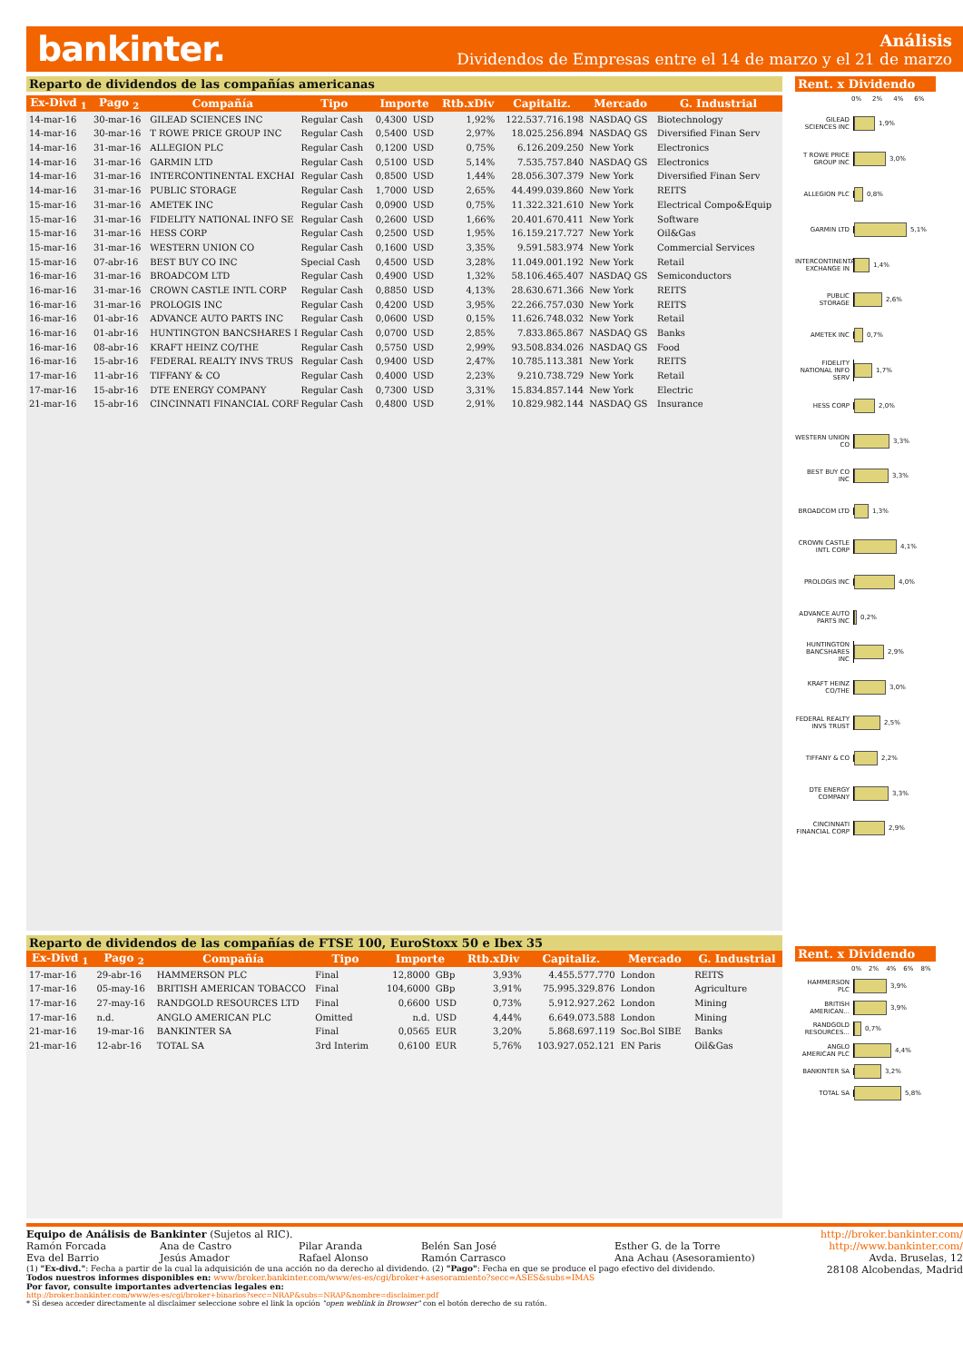bankinter.
Análisis
Dividendos de Empresas entre el 14 de marzo y el 21 de marzo
Reparto de dividendos de las compañías americanas
| Ex-Divd <sub>1</sub> | Pago <sub>2</sub> | Compañía | Tipo | Importe | | Rtb.xDiv | Capitaliz. | Mercado | G. Industrial |
| --- | --- | --- | --- | --- | --- | --- | --- | --- | --- |
| 14-mar-16 | 30-mar-16 | GILEAD SCIENCES INC | Regular Cash | 0,4300 | USD | 1,92% | 122.537.716.198 | NASDAQ GS | Biotechnology |
| 14-mar-16 | 30-mar-16 | T ROWE PRICE GROUP INC | Regular Cash | 0,5400 | USD | 2,97% | 18.025.256.894 | NASDAQ GS | Diversified Finan Serv |
| 14-mar-16 | 31-mar-16 | ALLEGION PLC | Regular Cash | 0,1200 | USD | 0,75% | 6.126.209.250 | New York | Electronics |
| 14-mar-16 | 31-mar-16 | GARMIN LTD | Regular Cash | 0,5100 | USD | 5,14% | 7.535.757.840 | NASDAQ GS | Electronics |
| 14-mar-16 | 31-mar-16 | INTERCONTINENTAL EXCHAI | Regular Cash | 0,8500 | USD | 1,44% | 28.056.307.379 | New York | Diversified Finan Serv |
| 14-mar-16 | 31-mar-16 | PUBLIC STORAGE | Regular Cash | 1,7000 | USD | 2,65% | 44.499.039.860 | New York | REITS |
| 15-mar-16 | 31-mar-16 | AMETEK INC | Regular Cash | 0,0900 | USD | 0,75% | 11.322.321.610 | New York | Electrical Compo&Equip |
| 15-mar-16 | 31-mar-16 | FIDELITY NATIONAL INFO SE | Regular Cash | 0,2600 | USD | 1,66% | 20.401.670.411 | New York | Software |
| 15-mar-16 | 31-mar-16 | HESS CORP | Regular Cash | 0,2500 | USD | 1,95% | 16.159.217.727 | New York | Oil&Gas |
| 15-mar-16 | 31-mar-16 | WESTERN UNION CO | Regular Cash | 0,1600 | USD | 3,35% | 9.591.583.974 | New York | Commercial Services |
| 15-mar-16 | 07-abr-16 | BEST BUY CO INC | Special Cash | 0,4500 | USD | 3,28% | 11.049.001.192 | New York | Retail |
| 16-mar-16 | 31-mar-16 | BROADCOM LTD | Regular Cash | 0,4900 | USD | 1,32% | 58.106.465.407 | NASDAQ GS | Semiconductors |
| 16-mar-16 | 31-mar-16 | CROWN CASTLE INTL CORP | Regular Cash | 0,8850 | USD | 4,13% | 28.630.671.366 | New York | REITS |
| 16-mar-16 | 31-mar-16 | PROLOGIS INC | Regular Cash | 0,4200 | USD | 3,95% | 22.266.757.030 | New York | REITS |
| 16-mar-16 | 01-abr-16 | ADVANCE AUTO PARTS INC | Regular Cash | 0,0600 | USD | 0,15% | 11.626.748.032 | New York | Retail |
| 16-mar-16 | 01-abr-16 | HUNTINGTON BANCSHARES I | Regular Cash | 0,0700 | USD | 2,85% | 7.833.865.867 | NASDAQ GS | Banks |
| 16-mar-16 | 08-abr-16 | KRAFT HEINZ CO/THE | Regular Cash | 0,5750 | USD | 2,99% | 93.508.834.026 | NASDAQ GS | Food |
| 16-mar-16 | 15-abr-16 | FEDERAL REALTY INVS TRUS | Regular Cash | 0,9400 | USD | 2,47% | 10.785.113.381 | New York | REITS |
| 17-mar-16 | 11-abr-16 | TIFFANY & CO | Regular Cash | 0,4000 | USD | 2,23% | 9.210.738.729 | New York | Retail |
| 17-mar-16 | 15-abr-16 | DTE ENERGY COMPANY | Regular Cash | 0,7300 | USD | 3,31% | 15.834.857.144 | New York | Electric |
| 21-mar-16 | 15-abr-16 | CINCINNATI FINANCIAL CORF | Regular Cash | 0,4800 | USD | 2,91% | 10.829.982.144 | NASDAQ GS | Insurance |
Reparto de dividendos de las compañías de FTSE 100, EuroStoxx 50 e Ibex 35
| Ex-Divd <sub>1</sub> | Pago <sub>2</sub> | Compañía | Tipo | Importe | | Rtb.xDiv | Capitaliz. | Mercado | G. Industrial |
| --- | --- | --- | --- | --- | --- | --- | --- | --- | --- |
| 17-mar-16 | 29-abr-16 | HAMMERSON PLC | Final | 12,8000 | GBp | 3,93% | 4.455.577.770 | London | REITS |
| 17-mar-16 | 05-may-16 | BRITISH AMERICAN TOBACCO | Final | 104,6000 | GBp | 3,91% | 75.995.329.876 | London | Agriculture |
| 17-mar-16 | 27-may-16 | RANDGOLD RESOURCES LTD | Final | 0,6600 | USD | 0,73% | 5.912.927.262 | London | Mining |
| 17-mar-16 | n.d. | ANGLO AMERICAN PLC | Omitted | n.d. | USD | 4,44% | 6.649.073.588 | London | Mining |
| 21-mar-16 | 19-mar-16 | BANKINTER SA | Final | 0,0565 | EUR | 3,20% | 5.868.697.119 | Soc.Bol SIBE | Banks |
| 21-mar-16 | 12-abr-16 | TOTAL SA | 3rd Interim | 0,6100 | EUR | 5,76% | 103.927.052.121 | EN Paris | Oil&Gas |
Rent. x Dividendo
0% 2% 4% 6%
GILEAD SCIENCES INC
1,9%
T ROWE PRICE GROUP INC
3,0%
ALLEGION PLC
0,8%
GARMIN LTD
5,1%
INTERCONTINENTAL EXCHANGE IN
1,4%
PUBLIC STORAGE
2,6%
AMETEK INC
0,7%
FIDELITY NATIONAL INFO SERV
1,7%
HESS CORP
2,0%
WESTERN UNION CO
3,3%
BEST BUY CO INC
3,3%
BROADCOM LTD
1,3%
CROWN CASTLE INTL CORP
4,1%
PROLOGIS INC
4,0%
ADVANCE AUTO PARTS INC
0,2%
HUNTINGTON BANCSHARES INC
2,9%
KRAFT HEINZ CO/THE
3,0%
FEDERAL REALTY INVS TRUST
2,5%
TIFFANY & CO
2,2%
DTE ENERGY COMPANY
3,3%
CINCINNATI FINANCIAL CORP
2,9%
Rent. x Dividendo
0% 2% 4% 6% 8%
HAMMERSON PLC
3,9%
BRITISH AMERICAN...
3,9%
RANDGOLD RESOURCES...
0,7%
ANGLO AMERICAN PLC
4,4%
BANKINTER SA
3,2%
TOTAL SA
5,8%
Equipo de Análisis de Bankinter (Sujetos al RIC).
Ramón Forcada Ana de Castro Pilar Aranda Belén San José Esther G. de la Torre Eva del Barrio Jesús Amador Rafael Alonso Ramón Carrasco Ana Achau (Asesoramiento)
(1) "Ex-divd.": Fecha a partir de la cual la adquisición de una acción no da derecho al dividendo. (2) "Pago": Fecha en que se produce el pago efectivo del dividendo.
Todos nuestros informes disponibles en: www/broker.bankinter.com/www/es-es/cgi/broker+asesoramiento?secc=ASES&subs=IMAS
Por favor, consulte importantes advertencias legales en:
http://broker.bankinter.com/www/es-es/cgi/broker+binarios?secc=NRAP&subs=NRAP&nombre=disclaimer.pdf
* Si desea acceder directamente al disclaimer seleccione sobre el link la opción "open weblink in Browser" con el botón derecho de su ratón.
http://broker.bankinter.com/
http://www.bankinter.com/
Avda. Bruselas, 12
28108 Alcobendas, Madrid